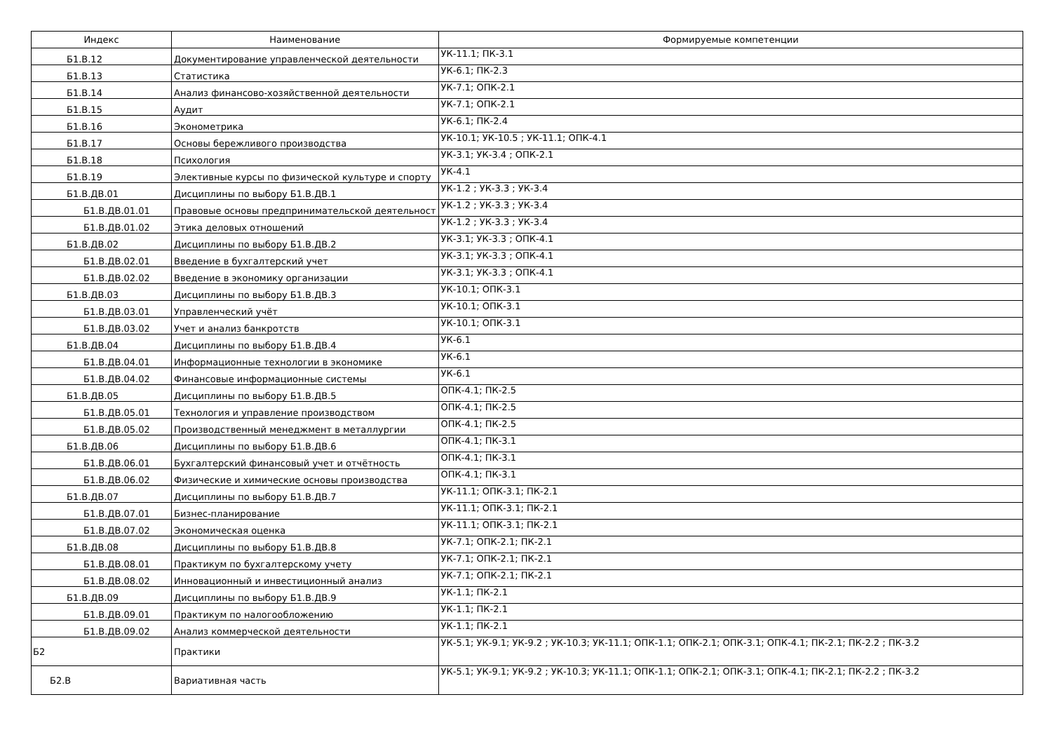| Индекс | Наименование | Формируемые компетенции |
| --- | --- | --- |
| Б1.В.12 | Документирование управленческой деятельности | УК-11.1; ПК-3.1 |
| Б1.В.13 | Статистика | УК-6.1; ПК-2.3 |
| Б1.В.14 | Анализ финансово-хозяйственной деятельности | УК-7.1; ОПК-2.1 |
| Б1.В.15 | Аудит | УК-7.1; ОПК-2.1 |
| Б1.В.16 | Эконометрика | УК-6.1; ПК-2.4 |
| Б1.В.17 | Основы бережливого производства | УК-10.1; УК-10.5 ; УК-11.1; ОПК-4.1 |
| Б1.В.18 | Психология | УК-3.1; УК-3.4 ; ОПК-2.1 |
| Б1.В.19 | Элективные курсы по физической культуре и спорту | УК-4.1 |
| Б1.В.ДВ.01 | Дисциплины по выбору Б1.В.ДВ.1 | УК-1.2 ; УК-3.3 ; УК-3.4 |
| Б1.В.ДВ.01.01 | Правовые основы предпринимательской деятельност | УК-1.2 ; УК-3.3 ; УК-3.4 |
| Б1.В.ДВ.01.02 | Этика деловых отношений | УК-1.2 ; УК-3.3 ; УК-3.4 |
| Б1.В.ДВ.02 | Дисциплины по выбору Б1.В.ДВ.2 | УК-3.1; УК-3.3 ; ОПК-4.1 |
| Б1.В.ДВ.02.01 | Введение в бухгалтерский учет | УК-3.1; УК-3.3 ; ОПК-4.1 |
| Б1.В.ДВ.02.02 | Введение в экономику организации | УК-3.1; УК-3.3 ; ОПК-4.1 |
| Б1.В.ДВ.03 | Дисциплины по выбору Б1.В.ДВ.3 | УК-10.1; ОПК-3.1 |
| Б1.В.ДВ.03.01 | Управленческий учёт | УК-10.1; ОПК-3.1 |
| Б1.В.ДВ.03.02 | Учет и анализ банкротств | УК-10.1; ОПК-3.1 |
| Б1.В.ДВ.04 | Дисциплины по выбору Б1.В.ДВ.4 | УК-6.1 |
| Б1.В.ДВ.04.01 | Информационные технологии в экономике | УК-6.1 |
| Б1.В.ДВ.04.02 | Финансовые информационные системы | УК-6.1 |
| Б1.В.ДВ.05 | Дисциплины по выбору Б1.В.ДВ.5 | ОПК-4.1; ПК-2.5 |
| Б1.В.ДВ.05.01 | Технология и управление производством | ОПК-4.1; ПК-2.5 |
| Б1.В.ДВ.05.02 | Производственный менеджмент в металлургии | ОПК-4.1; ПК-2.5 |
| Б1.В.ДВ.06 | Дисциплины по выбору Б1.В.ДВ.6 | ОПК-4.1; ПК-3.1 |
| Б1.В.ДВ.06.01 | Бухгалтерский финансовый учет и отчётность | ОПК-4.1; ПК-3.1 |
| Б1.В.ДВ.06.02 | Физические и химические основы производства | ОПК-4.1; ПК-3.1 |
| Б1.В.ДВ.07 | Дисциплины по выбору Б1.В.ДВ.7 | УК-11.1; ОПК-3.1; ПК-2.1 |
| Б1.В.ДВ.07.01 | Бизнес-планирование | УК-11.1; ОПК-3.1; ПК-2.1 |
| Б1.В.ДВ.07.02 | Экономическая оценка | УК-11.1; ОПК-3.1; ПК-2.1 |
| Б1.В.ДВ.08 | Дисциплины по выбору Б1.В.ДВ.8 | УК-7.1; ОПК-2.1; ПК-2.1 |
| Б1.В.ДВ.08.01 | Практикум по бухгалтерскому учету | УК-7.1; ОПК-2.1; ПК-2.1 |
| Б1.В.ДВ.08.02 | Инновационный и инвестиционный анализ | УК-7.1; ОПК-2.1; ПК-2.1 |
| Б1.В.ДВ.09 | Дисциплины по выбору Б1.В.ДВ.9 | УК-1.1; ПК-2.1 |
| Б1.В.ДВ.09.01 | Практикум по налогообложению | УК-1.1; ПК-2.1 |
| Б1.В.ДВ.09.02 | Анализ коммерческой деятельности | УК-1.1; ПК-2.1 |
| Б2 | Практики | УК-5.1; УК-9.1; УК-9.2 ; УК-10.3; УК-11.1; ОПК-1.1; ОПК-2.1; ОПК-3.1; ОПК-4.1; ПК-2.1; ПК-2.2 ; ПК-3.2 |
| Б2.В | Вариативная часть | УК-5.1; УК-9.1; УК-9.2 ; УК-10.3; УК-11.1; ОПК-1.1; ОПК-2.1; ОПК-3.1; ОПК-4.1; ПК-2.1; ПК-2.2 ; ПК-3.2 |